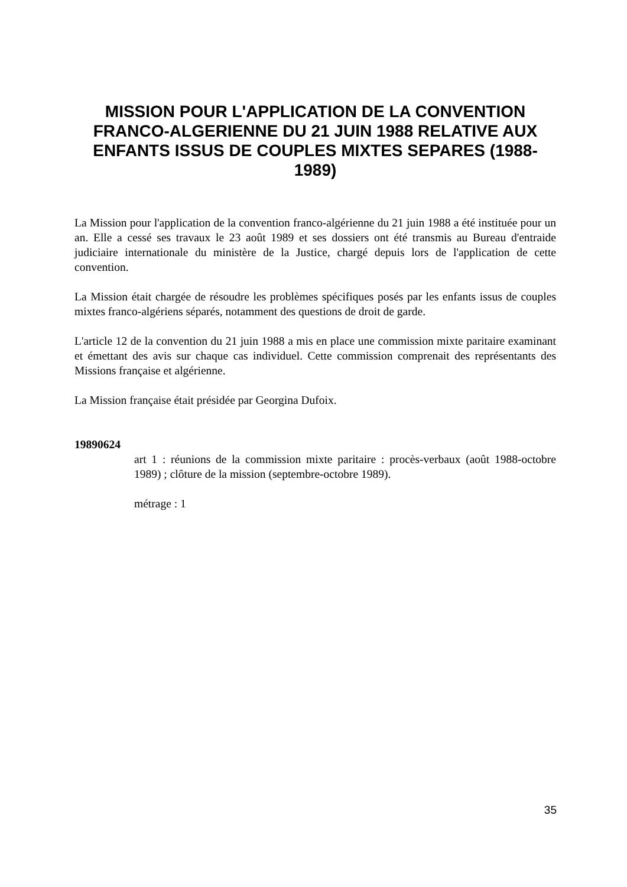MISSION POUR L'APPLICATION DE LA CONVENTION FRANCO-ALGERIENNE DU 21 JUIN 1988 RELATIVE AUX ENFANTS ISSUS DE COUPLES MIXTES SEPARES (1988-1989)
La Mission pour l'application de la convention franco-algérienne du 21 juin 1988 a été instituée pour un an. Elle a cessé ses travaux le 23 août 1989 et ses dossiers ont été transmis au Bureau d'entraide judiciaire internationale du ministère de la Justice, chargé depuis lors de l'application de cette convention.
La Mission était chargée de résoudre les problèmes spécifiques posés par les enfants issus de couples mixtes franco-algériens séparés, notamment des questions de droit de garde.
L'article 12 de la convention du 21 juin 1988 a mis en place une commission mixte paritaire examinant et émettant des avis sur chaque cas individuel. Cette commission comprenait des représentants des Missions française et algérienne.
La Mission française était présidée par Georgina Dufoix.
19890624
art 1 : réunions de la commission mixte paritaire : procès-verbaux (août 1988-octobre 1989) ; clôture de la mission (septembre-octobre 1989).
métrage : 1
35